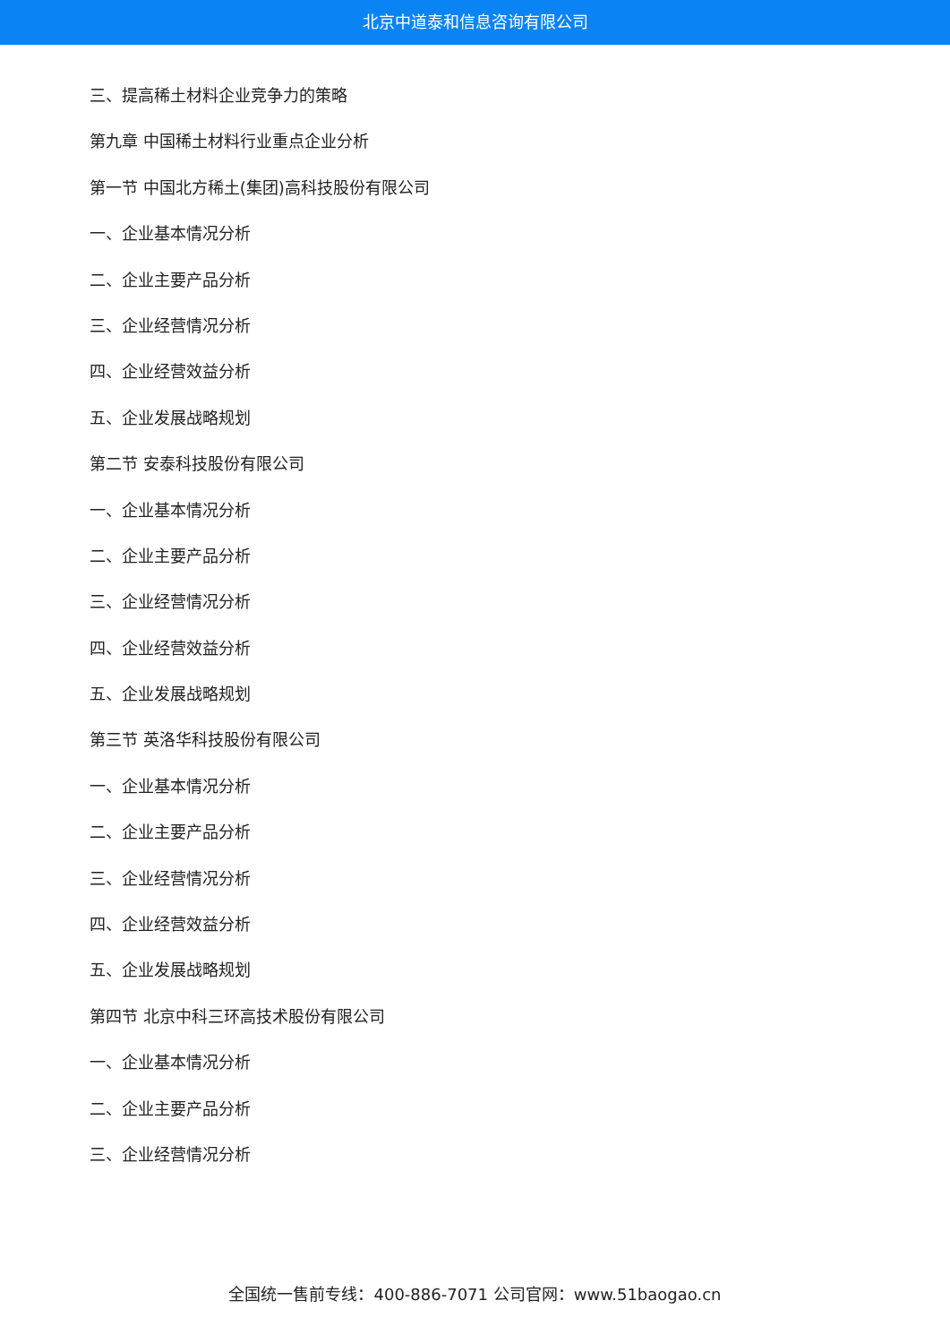北京中道泰和信息咨询有限公司
三、提高稀土材料企业竞争力的策略
第九章 中国稀土材料行业重点企业分析
第一节 中国北方稀土(集团)高科技股份有限公司
一、企业基本情况分析
二、企业主要产品分析
三、企业经营情况分析
四、企业经营效益分析
五、企业发展战略规划
第二节 安泰科技股份有限公司
一、企业基本情况分析
二、企业主要产品分析
三、企业经营情况分析
四、企业经营效益分析
五、企业发展战略规划
第三节 英洛华科技股份有限公司
一、企业基本情况分析
二、企业主要产品分析
三、企业经营情况分析
四、企业经营效益分析
五、企业发展战略规划
第四节 北京中科三环高技术股份有限公司
一、企业基本情况分析
二、企业主要产品分析
三、企业经营情况分析
全国统一售前专线：400-886-7071 公司官网：www.51baogao.cn